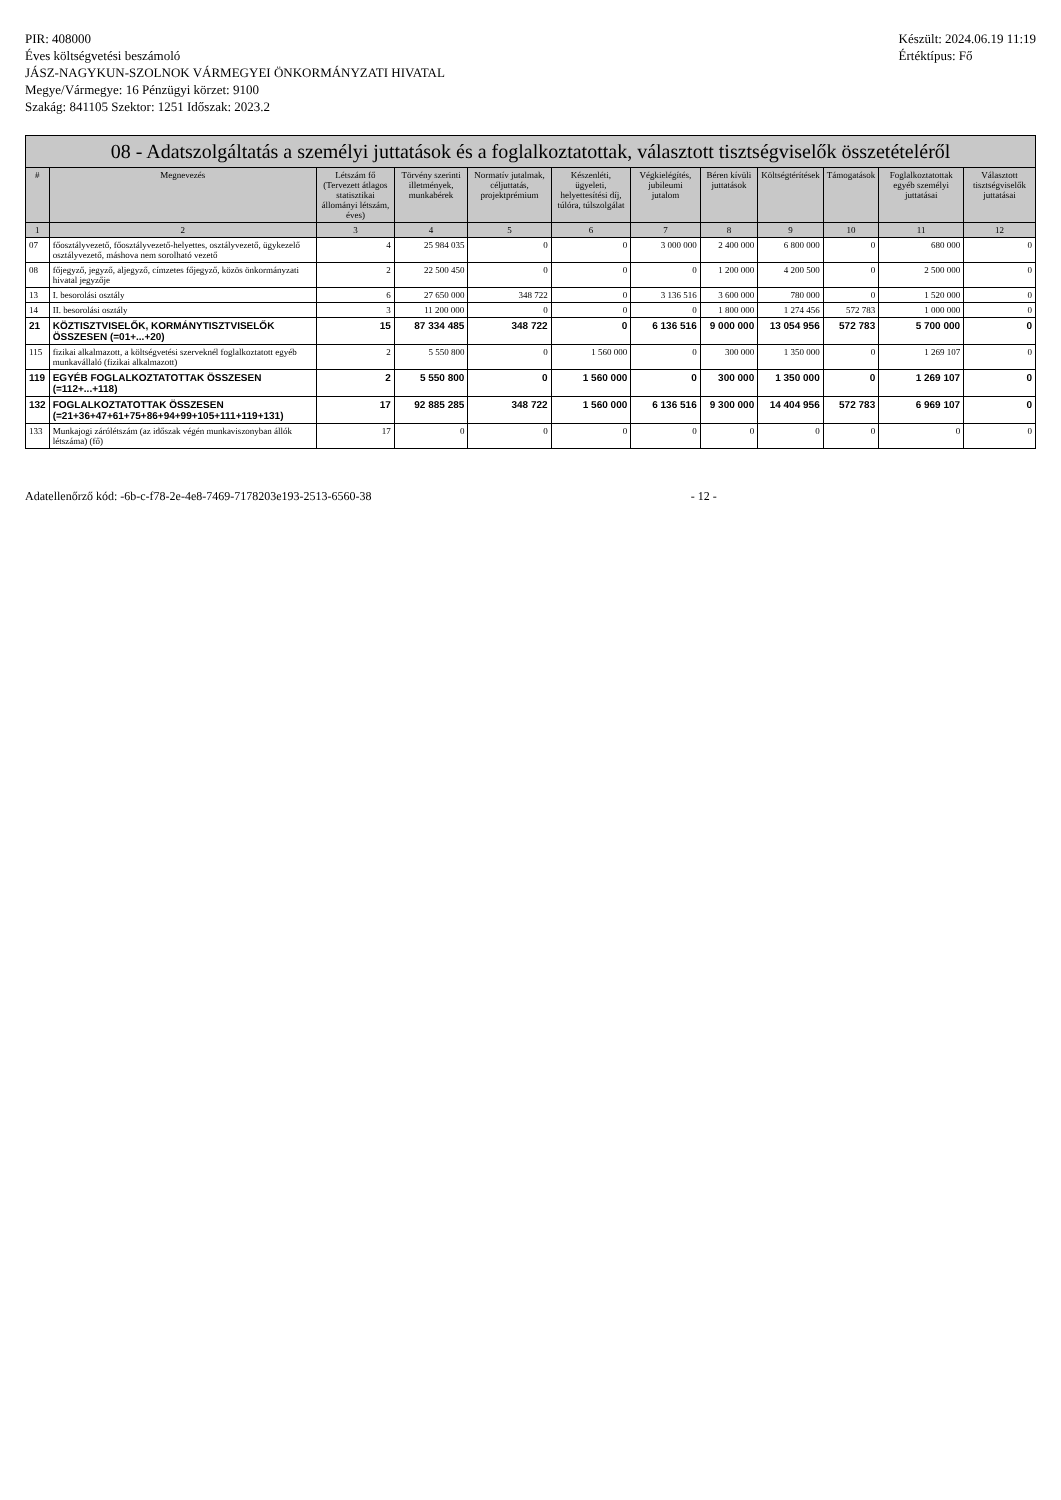PIR: 408000
Éves költségvetési beszámoló
JÁSZ-NAGYKUN-SZOLNOK VÁRMEGYEI ÖNKORMÁNYZATI HIVATAL
Megye/Vármegye: 16 Pénzügyi körzet: 9100
Szakág: 841105 Szektor: 1251 Időszak: 2023.2
Készült: 2024.06.19 11:19
Értéktípus: Fő
08 - Adatszolgáltatás a személyi juttatások és a foglalkoztatottak, választott tisztségviselők összetételéről
| # | Megnevezés | Létszám fő (Tervezett átlagos statisztikai állományi létszám, éves) | Törvény szerinti illetmények, munkabérek | Normatív jutalmak, céljuttatás, projektprémium | Készenléti, ügyeleti, helyettesítési díj, túlóra, túlszolgálat | Végkielégítés, jubileumi jutalom | Béren kívüli juttatások | Költségtérítések | Támogatások | Foglalkoztatottak egyéb személyi juttatásai | Választott tisztségviselők juttatásai |
| --- | --- | --- | --- | --- | --- | --- | --- | --- | --- | --- | --- |
| 1 | 2 | 3 | 4 | 5 | 6 | 7 | 8 | 9 | 10 | 11 | 12 |
| 07 | főosztályvezető, főosztályvezető-helyettes, osztályvezető, ügykezelő osztályvezető, máshova nem sorolható vezető | 4 | 25 984 035 | 0 | 0 | 3 000 000 | 2 400 000 | 6 800 000 | 0 | 680 000 | 0 |
| 08 | főjegyző, jegyző, aljegyző, címzetes főjegyző, közös önkormányzati hivatal jegyzője | 2 | 22 500 450 | 0 | 0 | 0 | 1 200 000 | 4 200 500 | 0 | 2 500 000 | 0 |
| 13 | I. besorolási osztály | 6 | 27 650 000 | 348 722 | 0 | 3 136 516 | 3 600 000 | 780 000 | 0 | 1 520 000 | 0 |
| 14 | II. besorolási osztály | 3 | 11 200 000 | 0 | 0 | 0 | 1 800 000 | 1 274 456 | 572 783 | 1 000 000 | 0 |
| 21 | KÖZTISZTVISELŐK, KORMÁNYTISZTVISELŐK ÖSSZESEN (=01+...+20) | 15 | 87 334 485 | 348 722 | 0 | 6 136 516 | 9 000 000 | 13 054 956 | 572 783 | 5 700 000 | 0 |
| 115 | fizikai alkalmazott, a költségvetési szerveknél foglalkoztatott egyéb munkavállaló (fizikai alkalmazott) | 2 | 5 550 800 | 0 | 1 560 000 | 0 | 300 000 | 1 350 000 | 0 | 1 269 107 | 0 |
| 119 | EGYÉB FOGLALKOZTATOTTAK ÖSSZESEN (=112+...+118) | 2 | 5 550 800 | 0 | 1 560 000 | 0 | 300 000 | 1 350 000 | 0 | 1 269 107 | 0 |
| 132 | FOGLALKOZTATOTTAK ÖSSZESEN (=21+36+47+61+75+86+94+99+105+111+119+131) | 17 | 92 885 285 | 348 722 | 1 560 000 | 6 136 516 | 9 300 000 | 14 404 956 | 572 783 | 6 969 107 | 0 |
| 133 | Munkajogi zárólétszám (az időszak végén munkaviszonyban állók létszáma) (fő) | 17 | 0 | 0 | 0 | 0 | 0 | 0 | 0 | 0 | 0 |
Adatellenőrző kód: -6b-c-f78-2e-4e8-7469-7178203e193-2513-6560-38
- 12 -